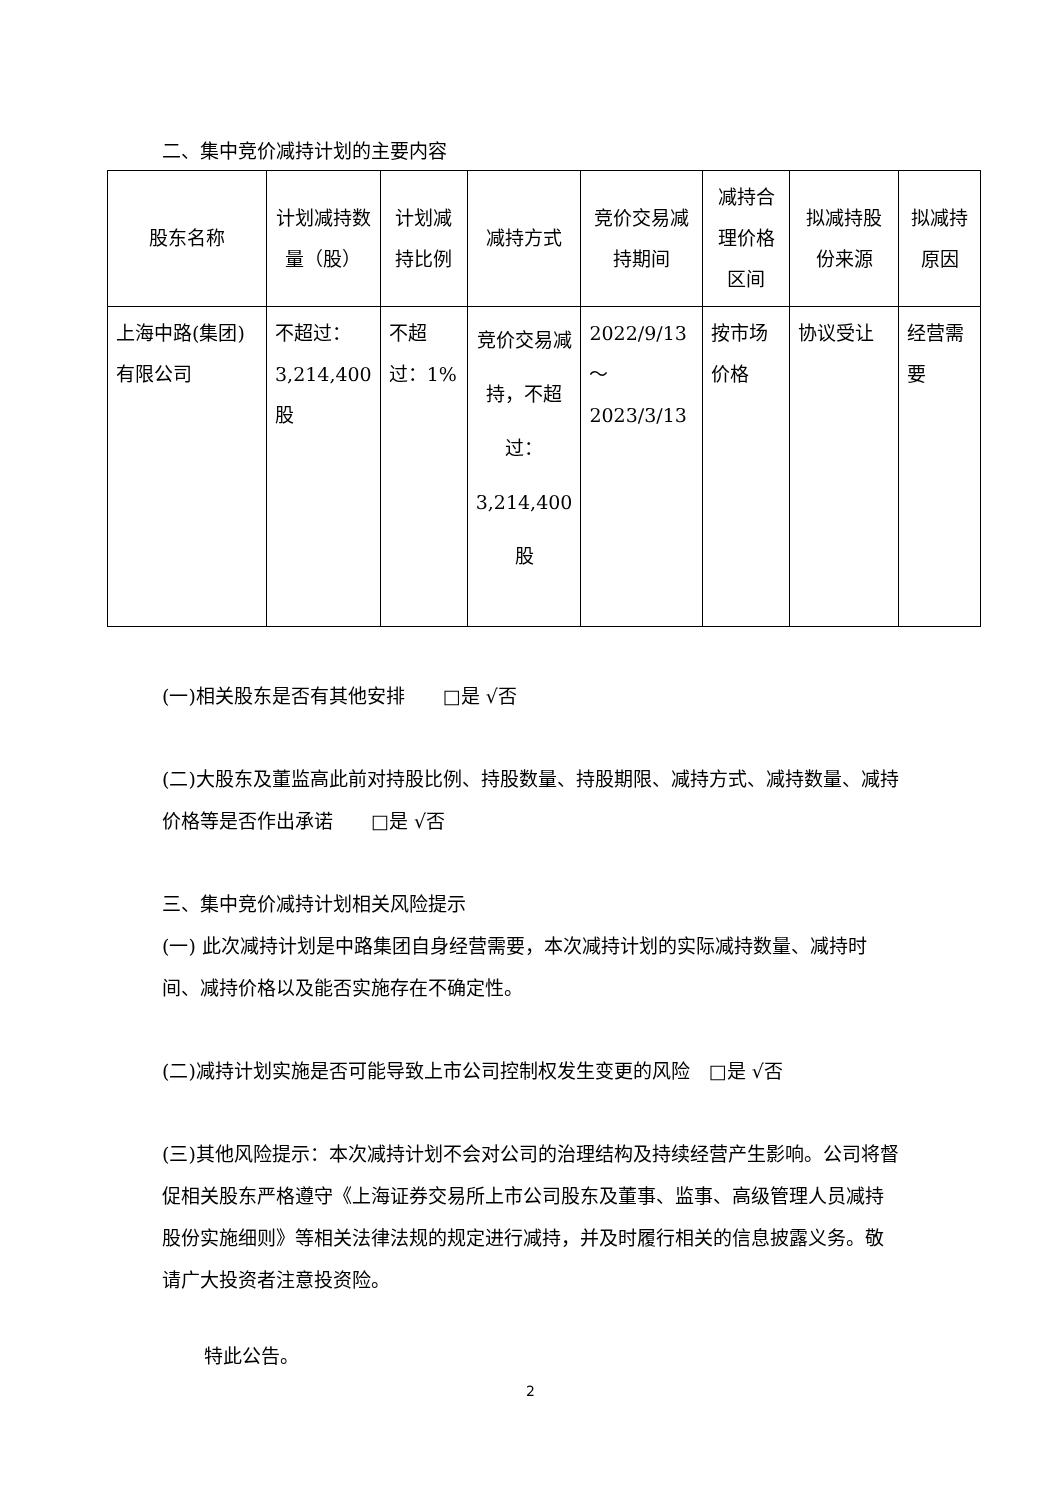二、集中竞价减持计划的主要内容
| 股东名称 | 计划减持数量（股） | 计划减持比例 | 减持方式 | 竞价交易减持期间 | 减持合理价格区间 | 拟减持股份来源 | 拟减持原因 |
| --- | --- | --- | --- | --- | --- | --- | --- |
| 上海中路(集团)有限公司 | 不超过：3,214,400股 | 不超过：1% | 竞价交易减持，不超过：3,214,400股 | 2022/9/13～2023/3/13 | 按市场价格 | 协议受让 | 经营需要 |
(一)相关股东是否有其他安排　　□是 √否
(二)大股东及董监高此前对持股比例、持股数量、持股期限、减持方式、减持数量、减持价格等是否作出承诺　　□是 √否
三、集中竞价减持计划相关风险提示
(一) 此次减持计划是中路集团自身经营需要，本次减持计划的实际减持数量、减持时间、减持价格以及能否实施存在不确定性。
(二)减持计划实施是否可能导致上市公司控制权发生变更的风险　□是 √否
(三)其他风险提示：本次减持计划不会对公司的治理结构及持续经营产生影响。公司将督促相关股东严格遵守《上海证券交易所上市公司股东及董事、监事、高级管理人员减持股份实施细则》等相关法律法规的规定进行减持，并及时履行相关的信息披露义务。敬请广大投资者注意投资险。
特此公告。
2